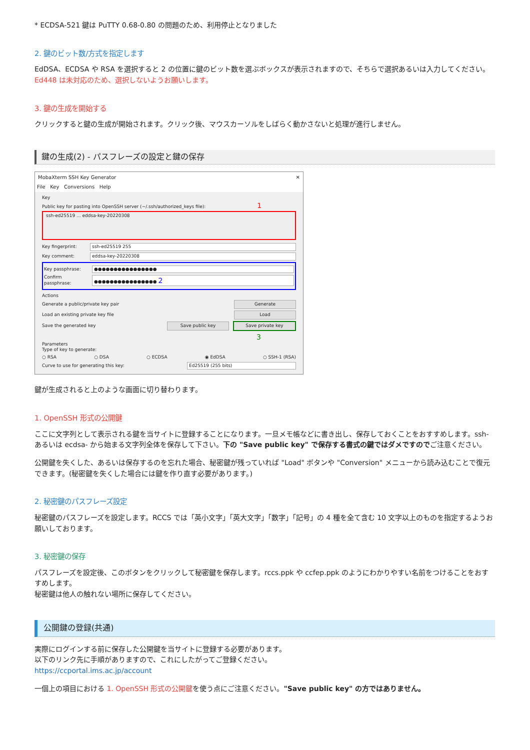* ECDSA-521 鍵は PuTTY 0.68-0.80 の問題のため、利用停止となりました
2. 鍵のビット数/方式を指定します
EdDSA、ECDSA や RSA を選択すると 2 の位置に鍵のビット数を選ぶボックスが表示されますので、そちらで選択あるいは入力してください。
Ed448 は未対応のため、選択しないようお願いします。
3. 鍵の生成を開始する
クリックすると鍵の生成が開始されます。クリック後、マウスカーソルをしばらく動かさないと処理が進行しません。
鍵の生成(2) - パスフレーズの設定と鍵の保存
MobaXterm SSH Key Generator ✕
File Key Conversions Help
Key
Public key for pasting into OpenSSH server (~/.ssh/authorized_keys file): 1
ssh-ed25519 ... eddsa-key-20220308
Key fingerprint: ssh-ed25519 255
Key comment: eddsa-key-20220308
Key passphrase: ●●●●●●●●●●●●●●●●
Confirm passphrase: ●●●●●●●●●●●●●●●● 2
Actions
Generate a public/private key pair Generate
Load an existing private key file Load
Save the generated key Save public key Save private key
3
Parameters
Type of key to generate:
○ RSA ○ DSA ○ ECDSA ◉ EdDSA ○ SSH-1 (RSA)
Curve to use for generating this key: Ed25519 (255 bits)
鍵が生成されると上のような画面に切り替わります。
1. OpenSSH 形式の公開鍵
ここに文字列として表示される鍵を当サイトに登録することになります。一旦メモ帳などに書き出し、保存しておくことをおすすめします。ssh- あるいは ecdsa- から始まる文字列全体を保存して下さい。下の "Save public key" で保存する書式の鍵ではダメですのでご注意ください。
公開鍵を失くした、あるいは保存するのを忘れた場合、秘密鍵が残っていれば "Load" ボタンや "Conversion" メニューから読み込むことで復元できます。(秘密鍵を失くした場合には鍵を作り直す必要があります。)
2. 秘密鍵のパスフレーズ設定
秘密鍵のパスフレーズを設定します。RCCS では「英小文字」「英大文字」「数字」「記号」の 4 種を全て含む 10 文字以上のものを指定するようお願いしております。
3. 秘密鍵の保存
パスフレーズを設定後、このボタンをクリックして秘密鍵を保存します。rccs.ppk や ccfep.ppk のようにわかりやすい名前をつけることをおすすめします。
秘密鍵は他人の触れない場所に保存してください。
公開鍵の登録(共通)
実際にログインする前に保存した公開鍵を当サイトに登録する必要があります。
以下のリンク先に手順がありますので、これにしたがってご登録ください。
https://ccportal.ims.ac.jp/account
一個上の項目における 1. OpenSSH 形式の公開鍵を使う点にご注意ください。"Save public key" の方ではありません。